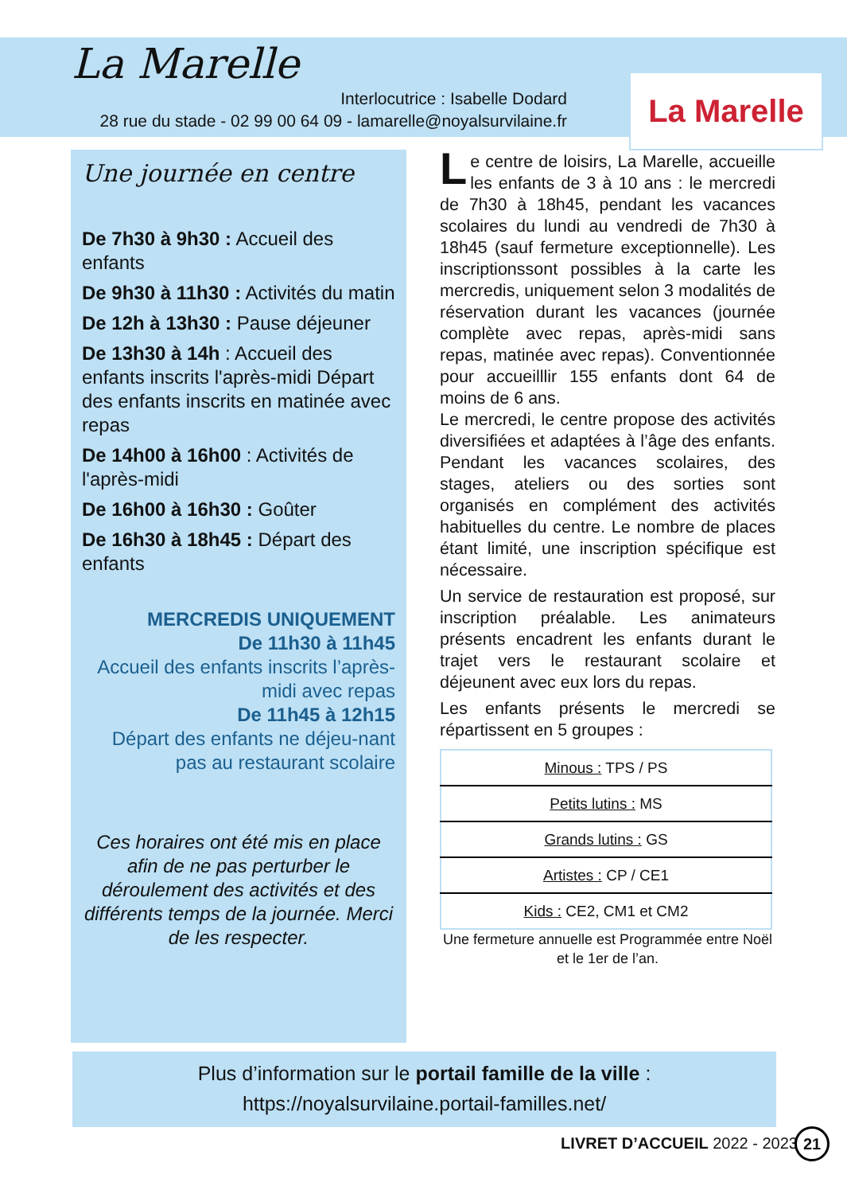La Marelle
Interlocutrice : Isabelle Dodard
28 rue du stade - 02 99 00 64 09 - lamarelle@noyalsurvilaine.fr
La Marelle
Une journée en centre
De 7h30 à 9h30 : Accueil des enfants
De 9h30 à 11h30 : Activités du matin
De 12h à 13h30 : Pause déjeuner
De 13h30 à 14h : Accueil des enfants inscrits l'après-midi Départ des enfants inscrits en matinée avec repas
De 14h00 à 16h00 : Activités de l'après-midi
De 16h00 à 16h30 : Goûter
De 16h30 à 18h45 : Départ des enfants
MERCREDIS UNIQUEMENT
De 11h30 à 11h45
Accueil des enfants inscrits l’après-midi avec repas
De 11h45 à 12h15
Départ des enfants ne déjeu-nant pas au restaurant scolaire
Ces horaires ont été mis en place afin de ne pas perturber le déroulement des activités et des différents temps de la journée. Merci de les respecter.
Le centre de loisirs, La Marelle, accueille les enfants de 3 à 10 ans : le mercredi de 7h30 à 18h45, pendant les vacances scolaires du lundi au vendredi de 7h30 à 18h45 (sauf fermeture exceptionnelle). Les inscriptionssont possibles à la carte les mercredis, uniquement selon 3 modalités de réservation durant les vacances (journée complète avec repas, après-midi sans repas, matinée avec repas). Conventionnée pour accueilllir 155 enfants dont 64 de moins de 6 ans.
Le mercredi, le centre propose des activités diversifiées et adaptées à l’âge des enfants. Pendant les vacances scolaires, des stages, ateliers ou des sorties sont organisés en complément des activités habituelles du centre. Le nombre de places étant limité, une inscription spécifique est nécessaire.
Un service de restauration est proposé, sur inscription préalable. Les animateurs présents encadrent les enfants durant le trajet vers le restaurant scolaire et déjeunent avec eux lors du repas.
Les enfants présents le mercredi se répartissent en 5 groupes :
| Minous : TPS / PS |
| Petits lutins : MS |
| Grands lutins : GS |
| Artistes : CP / CE1 |
| Kids : CE2, CM1 et CM2 |
Une fermeture annuelle est Programmée entre Noël et le 1er de l’an.
Plus d’information sur le portail famille de la ville :
https://noyalsurvilaine.portail-familles.net/
LIVRET D’ACCUEIL 2022 - 2023 21